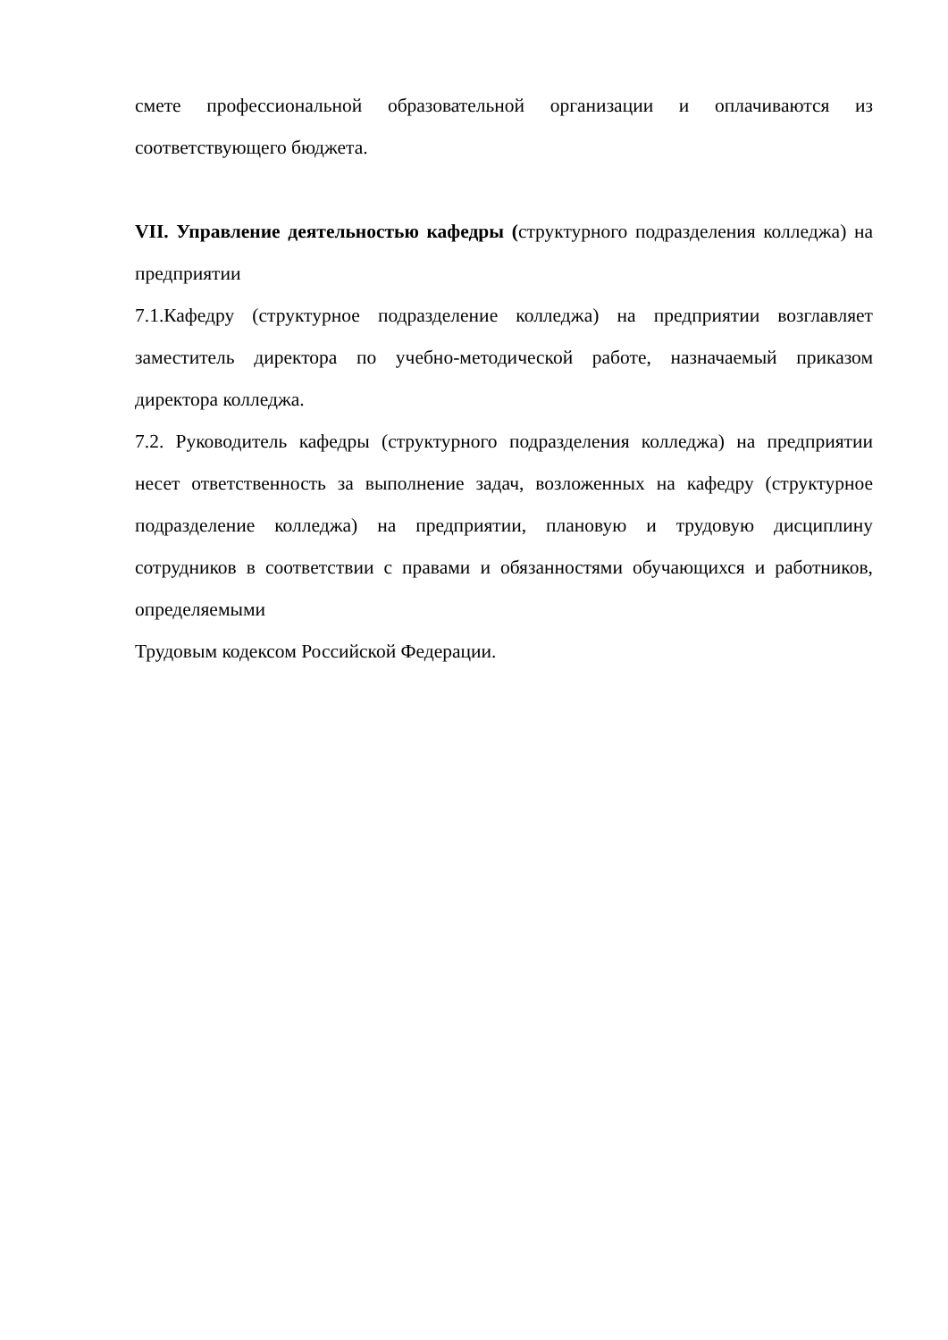смете профессиональной образовательной организации и оплачиваются из соответствующего бюджета.
VII. Управление деятельностью кафедры (структурного подразделения колледжа) на предприятии
7.1.Кафедру (структурное подразделение колледжа) на предприятии возглавляет заместитель директора по учебно-методической работе, назначаемый приказом директора колледжа.
7.2. Руководитель кафедры (структурного подразделения колледжа) на предприятии несет ответственность за выполнение задач, возложенных на кафедру (структурное подразделение колледжа) на предприятии, плановую и трудовую дисциплину сотрудников в соответствии с правами и обязанностями обучающихся и работников, определяемыми
Трудовым кодексом Российской Федерации.